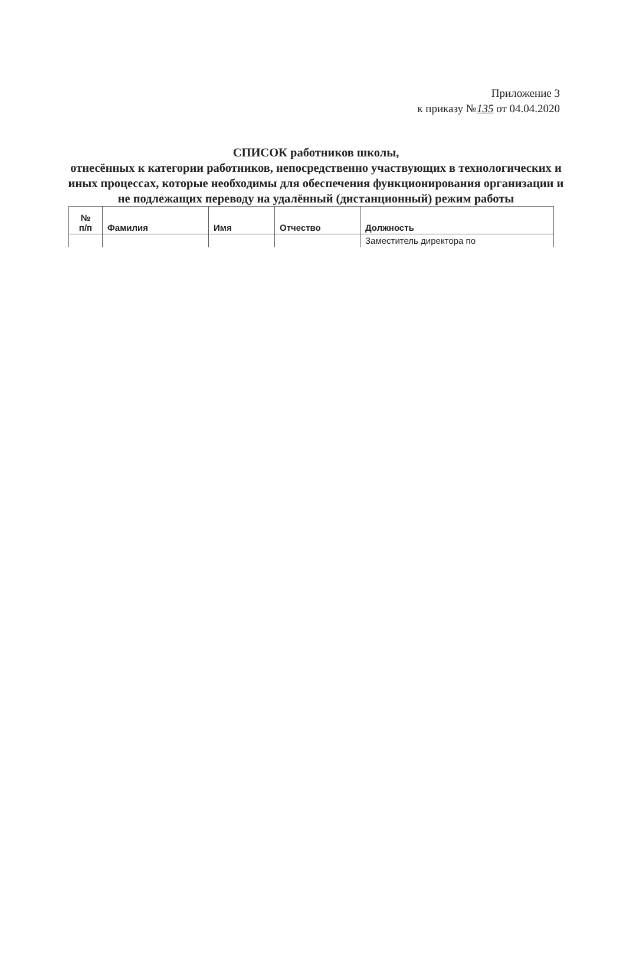Приложение 3
к приказу №135 от 04.04.2020
СПИСОК работников школы,
отнесённых к категории работников, непосредственно участвующих в технологических и иных процессах, которые необходимы для обеспечения функционирования организации и не подлежащих переводу на удалённый (дистанционный) режим работы
| № п/п | Фамилия | Имя | Отчество | Должность |
| --- | --- | --- | --- | --- |
| | | | | Заместитель директора по |